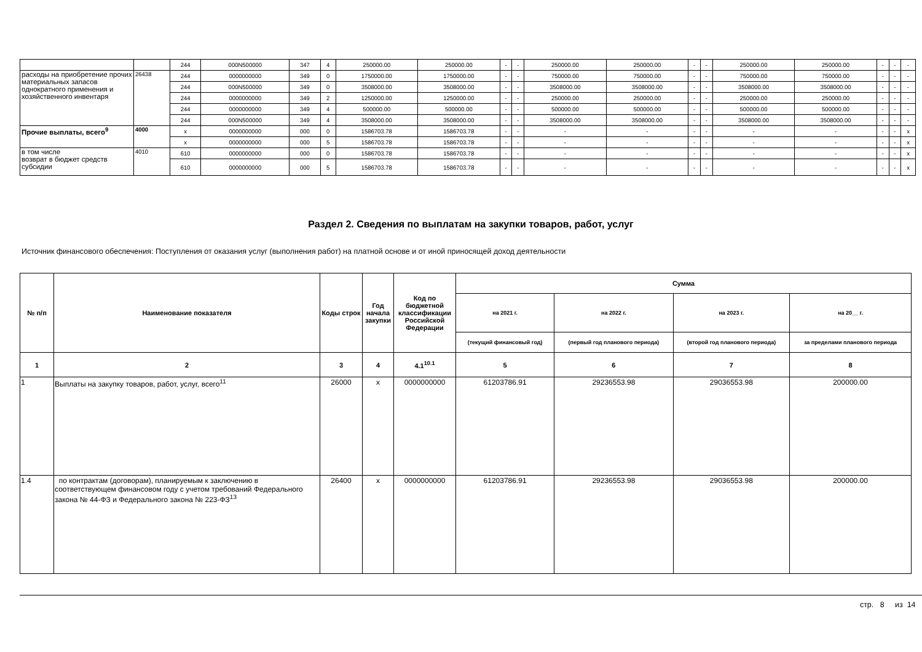| | | 244 | 000N500000 | 347 | 4 | 250000.00 | 250000.00 | - | - | 250000.00 | 250000.00 | - | - | 250000.00 | 250000.00 | - | - | - |
| расходы на приобретение прочих материальных запасов однократного применения и хозяйственного инвентаря | 26438 | 244 | 0000000000 | 349 | 0 | 1750000.00 | 1750000.00 | - | - | 750000.00 | 750000.00 | - | - | 750000.00 | 750000.00 | - | - | - |
| | | 244 | 000N500000 | 349 | 0 | 3508000.00 | 3508000.00 | - | - | 3508000.00 | 3508000.00 | - | - | 3508000.00 | 3508000.00 | - | - | - |
| | | 244 | 0000000000 | 349 | 2 | 1250000.00 | 1250000.00 | - | - | 250000.00 | 250000.00 | - | - | 250000.00 | 250000.00 | - | - | - |
| | | 244 | 0000000000 | 349 | 4 | 500000.00 | 500000.00 | - | - | 500000.00 | 500000.00 | - | - | 500000.00 | 500000.00 | - | - | - |
| | | 244 | 000N500000 | 349 | 4 | 3508000.00 | 3508000.00 | - | - | 3508000.00 | 3508000.00 | - | - | 3508000.00 | 3508000.00 | - | - | - |
| Прочие выплаты, всего<sup>9</sup> | 4000 | x | 0000000000 | 000 | 0 | 1586703.78 | 1586703.78 | - | - | - | - | - | - | - | - | - | - | x |
| | | x | 0000000000 | 000 | 5 | 1586703.78 | 1586703.78 | - | - | - | - | - | - | - | - | - | - | x |
| в том числе возврат в бюджет средств субсидии | 4010 | 610 | 0000000000 | 000 | 0 | 1586703.78 | 1586703.78 | - | - | - | - | - | - | - | - | - | - | x |
| | | 610 | 0000000000 | 000 | 5 | 1586703.78 | 1586703.78 | - | - | - | - | - | - | - | - | - | - | x |
Раздел 2. Сведения по выплатам на закупки товаров, работ, услуг
Источник финансового обеспечения: Поступления от оказания услуг (выполнения работ) на платной основе и от иной приносящей доход деятельности
| № п/п | Наименование показателя | Коды строк | Год начала закупки | Код по бюджетной классификации Российской Федерации | Сумма | | | |
| --- | --- | --- | --- | --- | --- | --- | --- | --- |
| | | | | | на 2021 г. | на 2022 г. | на 2023 г. | на 20__ г. |
| | | | | | (текущий финансовый год) | (первый год планового периода) | (второй год планового периода) | за пределами планового периода |
| 1 | 2 | 3 | 4 | 4.1<sup>10.1</sup> | 5 | 6 | 7 | 8 |
| 1 | Выплаты на закупку товаров, работ, услуг, всего<sup>11</sup> | 26000 | x | 0000000000 | 61203786.91 | 29236553.98 | 29036553.98 | 200000.00 |
| 1.4 | по контрактам (договорам), планируемым к заключению в соответствующем финансовом году с учетом требований Федерального закона № 44-ФЗ и Федерального закона № 223-ФЗ<sup>13</sup> | 26400 | x | 0000000000 | 61203786.91 | 29236553.98 | 29036553.98 | 200000.00 |
стр. 8 из 14